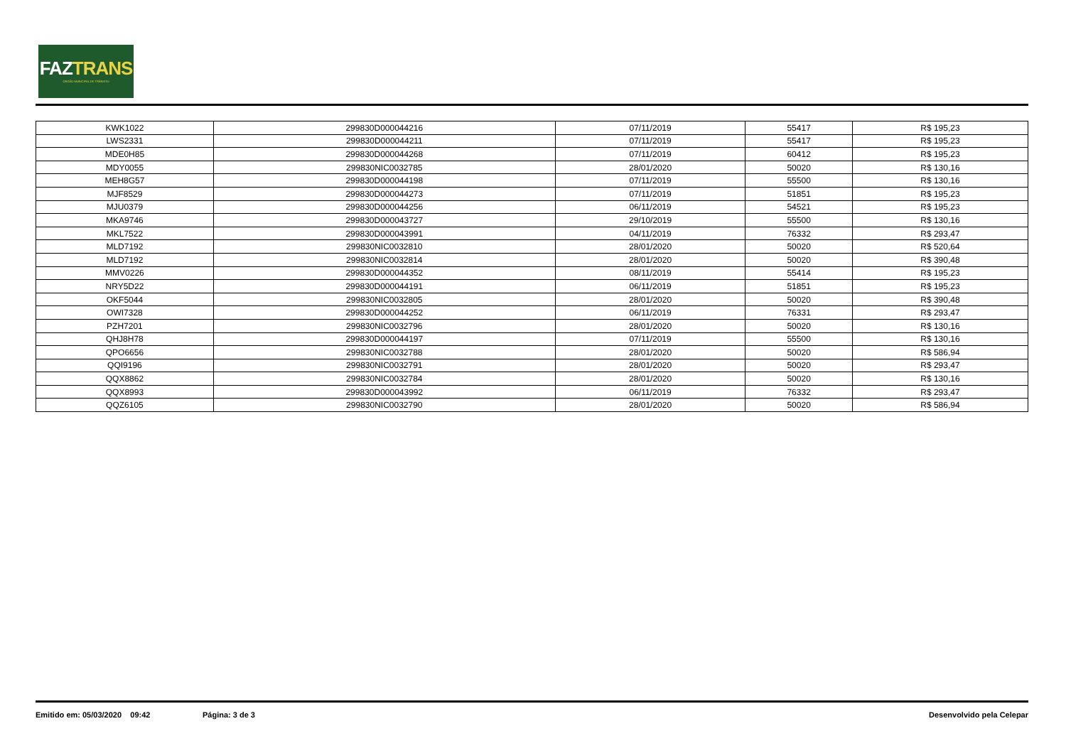FAZTRANS
ÓRGÃO MUNICIPAL DE TRÂNSITO
| KWK1022 | 299830D000044216 | 07/11/2019 | 55417 | R$ 195,23 |
| LWS2331 | 299830D000044211 | 07/11/2019 | 55417 | R$ 195,23 |
| MDE0H85 | 299830D000044268 | 07/11/2019 | 60412 | R$ 195,23 |
| MDY0055 | 299830NIC0032785 | 28/01/2020 | 50020 | R$ 130,16 |
| MEH8G57 | 299830D000044198 | 07/11/2019 | 55500 | R$ 130,16 |
| MJF8529 | 299830D000044273 | 07/11/2019 | 51851 | R$ 195,23 |
| MJU0379 | 299830D000044256 | 06/11/2019 | 54521 | R$ 195,23 |
| MKA9746 | 299830D000043727 | 29/10/2019 | 55500 | R$ 130,16 |
| MKL7522 | 299830D000043991 | 04/11/2019 | 76332 | R$ 293,47 |
| MLD7192 | 299830NIC0032810 | 28/01/2020 | 50020 | R$ 520,64 |
| MLD7192 | 299830NIC0032814 | 28/01/2020 | 50020 | R$ 390,48 |
| MMV0226 | 299830D000044352 | 08/11/2019 | 55414 | R$ 195,23 |
| NRY5D22 | 299830D000044191 | 06/11/2019 | 51851 | R$ 195,23 |
| OKF5044 | 299830NIC0032805 | 28/01/2020 | 50020 | R$ 390,48 |
| OWI7328 | 299830D000044252 | 06/11/2019 | 76331 | R$ 293,47 |
| PZH7201 | 299830NIC0032796 | 28/01/2020 | 50020 | R$ 130,16 |
| QHJ8H78 | 299830D000044197 | 07/11/2019 | 55500 | R$ 130,16 |
| QPO6656 | 299830NIC0032788 | 28/01/2020 | 50020 | R$ 586,94 |
| QQI9196 | 299830NIC0032791 | 28/01/2020 | 50020 | R$ 293,47 |
| QQX8862 | 299830NIC0032784 | 28/01/2020 | 50020 | R$ 130,16 |
| QQX8993 | 299830D000043992 | 06/11/2019 | 76332 | R$ 293,47 |
| QQZ6105 | 299830NIC0032790 | 28/01/2020 | 50020 | R$ 586,94 |
Emitido em: 05/03/2020 09:42 Página: 3 de 3 Desenvolvido pela Celepar